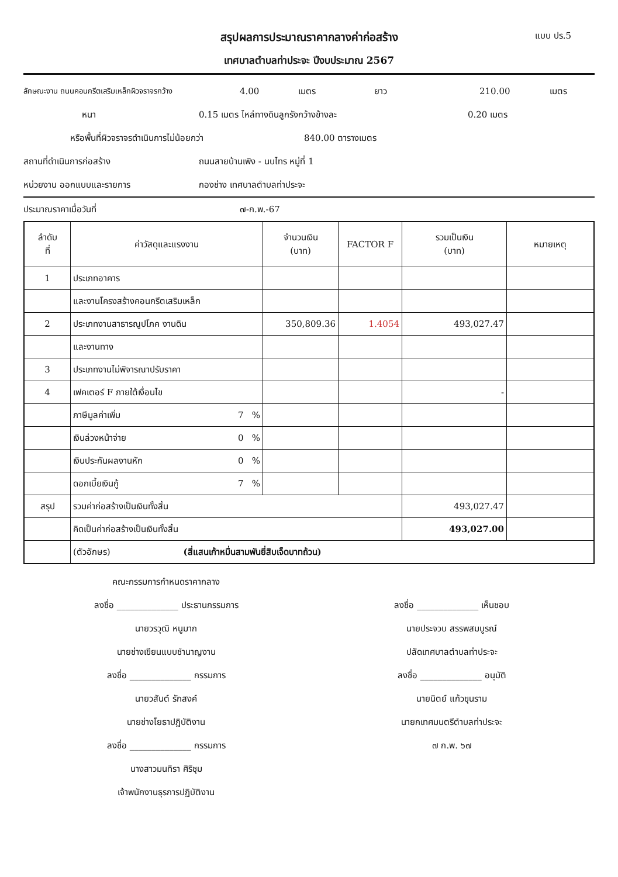สรุปผลการประมาณราคากลางค่าก่อสร้าง แบบ ปร.5
เทศบาลตำบลท่าประจะ ปีงบประมาณ 2567
ลักษณะงาน ถนนคอนกรีตเสริมเหล็กผิวจราจรกว้าง 4.00 เมตร ยาว 210.00 เมตร
หนา 0.15 เมตร ไหล่ทางดินลูกรังกว้างข้างละ 0.20 เมตร
หรือพื้นที่ผิวจราจรดำเนินการไม่น้อยกว่า 840.00 ตารางเมตร
สถานที่ดำเนินการก่อสร้าง ถนนสายบ้านเพิง - นบไทร หมู่ที่ 1
หน่วยงาน ออกแบบและรายการ กองช่าง เทศบาลตำบลท่าประจะ
ประมาณราคาเมื่อวันที่ ๗-ก.พ.-67
| ลำดับ ที่ | ค่าวัสดุและแรงงาน | | จำนวนเงิน (บาท) | FACTOR F | รวมเป็นเงิน (บาท) | หมายเหตุ |
| --- | --- | --- | --- | --- | --- | --- |
| 1 | ประเภทอาคาร | | | | | |
| | และงานโครงสร้างคอนกรีตเสริมเหล็ก | | | | | |
| 2 | ประเภทงานสาธารณูปโภค งานดิน | | 350,809.36 | 1.4054 | 493,027.47 | |
| | และงานทาง | | | | | |
| 3 | ประเภทงานไม่พิจารณาปรับราคา | | | | | |
| 4 | เฟคเตอร์ F ภายใต้เงื่อนไข | | | | - | |
| | ภาษีมูลค่าเพิ่ม | 7 % | | | | |
| | เงินล่วงหน้าจ่าย | 0 % | | | | |
| | เงินประกันผลงานหัก | 0 % | | | | |
| | ดอกเบี้ยเงินกู้ | 7 % | | | | |
| สรุป | รวมค่าก่อสร้างเป็นเงินทั้งสิ้น | | | | 493,027.47 | |
| | คิดเป็นค่าก่อสร้างเป็นเงินทั้งสิ้น | | | | 493,027.00 | |
| | (ตัวอักษร) (สี่แสนเก้าหมื่นสามพันยี่สิบเจ็ดบาทถ้วน) | | | | | |
คณะกรรมการกำหนดราคากลาง
ลงชื่อ ______________ ประธานกรรมการ
ลงชื่อ ______________ เห็นชอบ
นายวรวุฒิ หนูมาก
นายประจวบ สรรพสมบูรณ์
นายช่างเขียนแบบชำนาญงาน
ปลัดเทศบาลตำบลท่าประจะ
ลงชื่อ ______________ กรรมการ
ลงชื่อ ______________ อนุมัติ
นายวสันต์ รักสงค์
นายนิตย์ แก้วขุนราม
นายช่างโยธาปฏิบัติงาน
นายกเทศมนตรีตำบลท่าประจะ
ลงชื่อ ______________ กรรมการ
๗ ก.พ. ๖๗
นางสาวมนทิรา ศิริชุม
เจ้าพนักงานธุรการปฏิบัติงาน